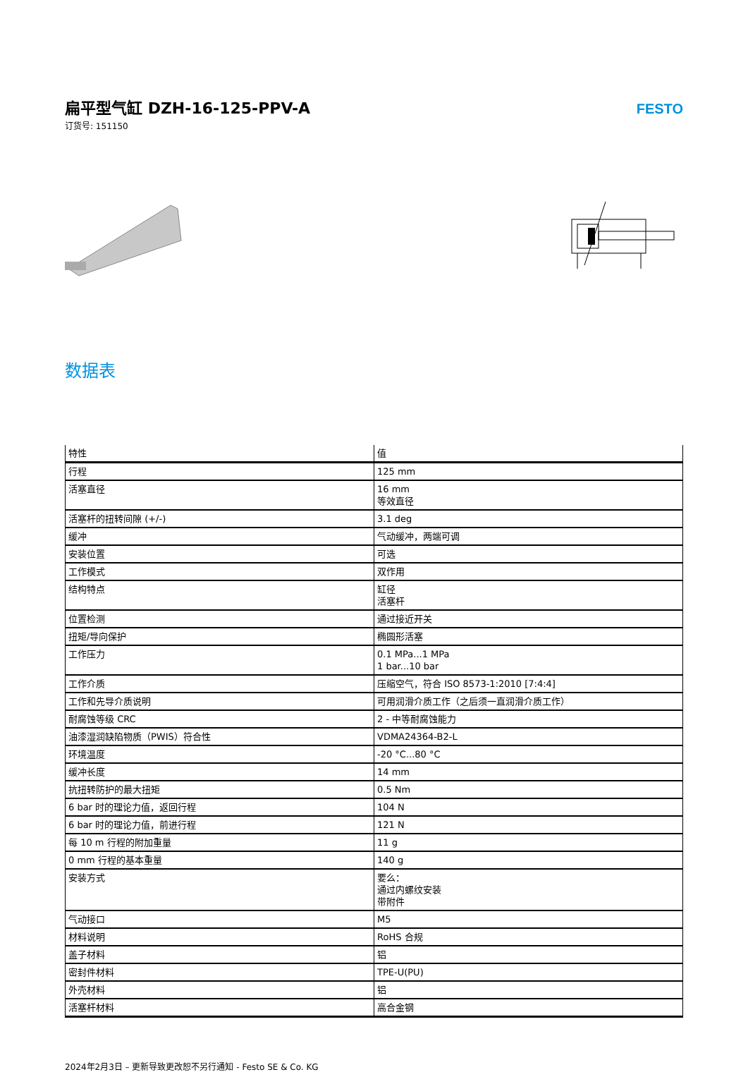扁平型气缸 DZH-16-125-PPV-A
订货号: 151150
FESTO
数据表
| 特性 | 值 |
| --- | --- |
| 行程 | 125 mm |
| 活塞直径 | 16 mm 等效直径 |
| 活塞杆的扭转间隙 (+/-) | 3.1 deg |
| 缓冲 | 气动缓冲，两端可调 |
| 安装位置 | 可选 |
| 工作模式 | 双作用 |
| 结构特点 | 缸径 活塞杆 |
| 位置检测 | 通过接近开关 |
| 扭矩/导向保护 | 椭圆形活塞 |
| 工作压力 | 0.1 MPa...1 MPa 1 bar...10 bar |
| 工作介质 | 压缩空气，符合 ISO 8573-1:2010 [7:4:4] |
| 工作和先导介质说明 | 可用润滑介质工作（之后须一直润滑介质工作） |
| 耐腐蚀等级 CRC | 2 - 中等耐腐蚀能力 |
| 油漆湿润缺陷物质（PWIS）符合性 | VDMA24364-B2-L |
| 环境温度 | -20 °C...80 °C |
| 缓冲长度 | 14 mm |
| 抗扭转防护的最大扭矩 | 0.5 Nm |
| 6 bar 时的理论力值，返回行程 | 104 N |
| 6 bar 时的理论力值，前进行程 | 121 N |
| 每 10 m 行程的附加重量 | 11 g |
| 0 mm 行程的基本重量 | 140 g |
| 安装方式 | 要么： 通过内螺纹安装 带附件 |
| 气动接口 | M5 |
| 材料说明 | RoHS 合规 |
| 盖子材料 | 铝 |
| 密封件材料 | TPE-U(PU) |
| 外壳材料 | 铝 |
| 活塞杆材料 | 高合金钢 |
2024年2月3日 – 更新导致更改恕不另行通知 - Festo SE & Co. KG